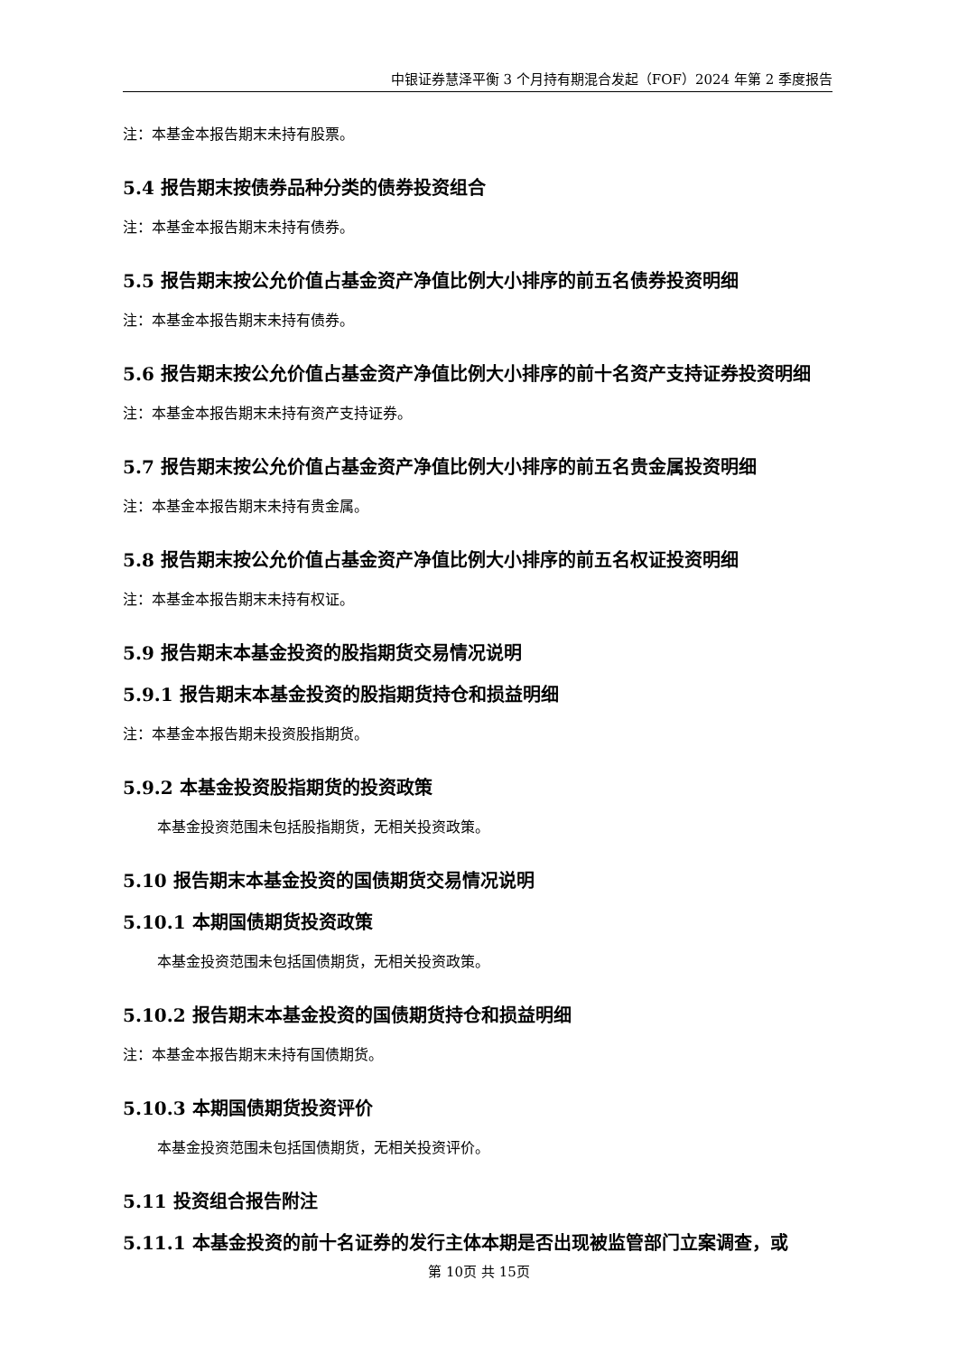中银证券慧泽平衡 3 个月持有期混合发起（FOF）2024 年第 2 季度报告
注：本基金本报告期末未持有股票。
5.4 报告期末按债券品种分类的债券投资组合
注：本基金本报告期末未持有债券。
5.5 报告期末按公允价值占基金资产净值比例大小排序的前五名债券投资明细
注：本基金本报告期末未持有债券。
5.6 报告期末按公允价值占基金资产净值比例大小排序的前十名资产支持证券投资明细
注：本基金本报告期末未持有资产支持证券。
5.7 报告期末按公允价值占基金资产净值比例大小排序的前五名贵金属投资明细
注：本基金本报告期末未持有贵金属。
5.8 报告期末按公允价值占基金资产净值比例大小排序的前五名权证投资明细
注：本基金本报告期末未持有权证。
5.9 报告期末本基金投资的股指期货交易情况说明
5.9.1 报告期末本基金投资的股指期货持仓和损益明细
注：本基金本报告期未投资股指期货。
5.9.2 本基金投资股指期货的投资政策
本基金投资范围未包括股指期货，无相关投资政策。
5.10 报告期末本基金投资的国债期货交易情况说明
5.10.1 本期国债期货投资政策
本基金投资范围未包括国债期货，无相关投资政策。
5.10.2 报告期末本基金投资的国债期货持仓和损益明细
注：本基金本报告期末未持有国债期货。
5.10.3 本期国债期货投资评价
本基金投资范围未包括国债期货，无相关投资评价。
5.11 投资组合报告附注
5.11.1 本基金投资的前十名证券的发行主体本期是否出现被监管部门立案调查，或
第 10页 共 15页